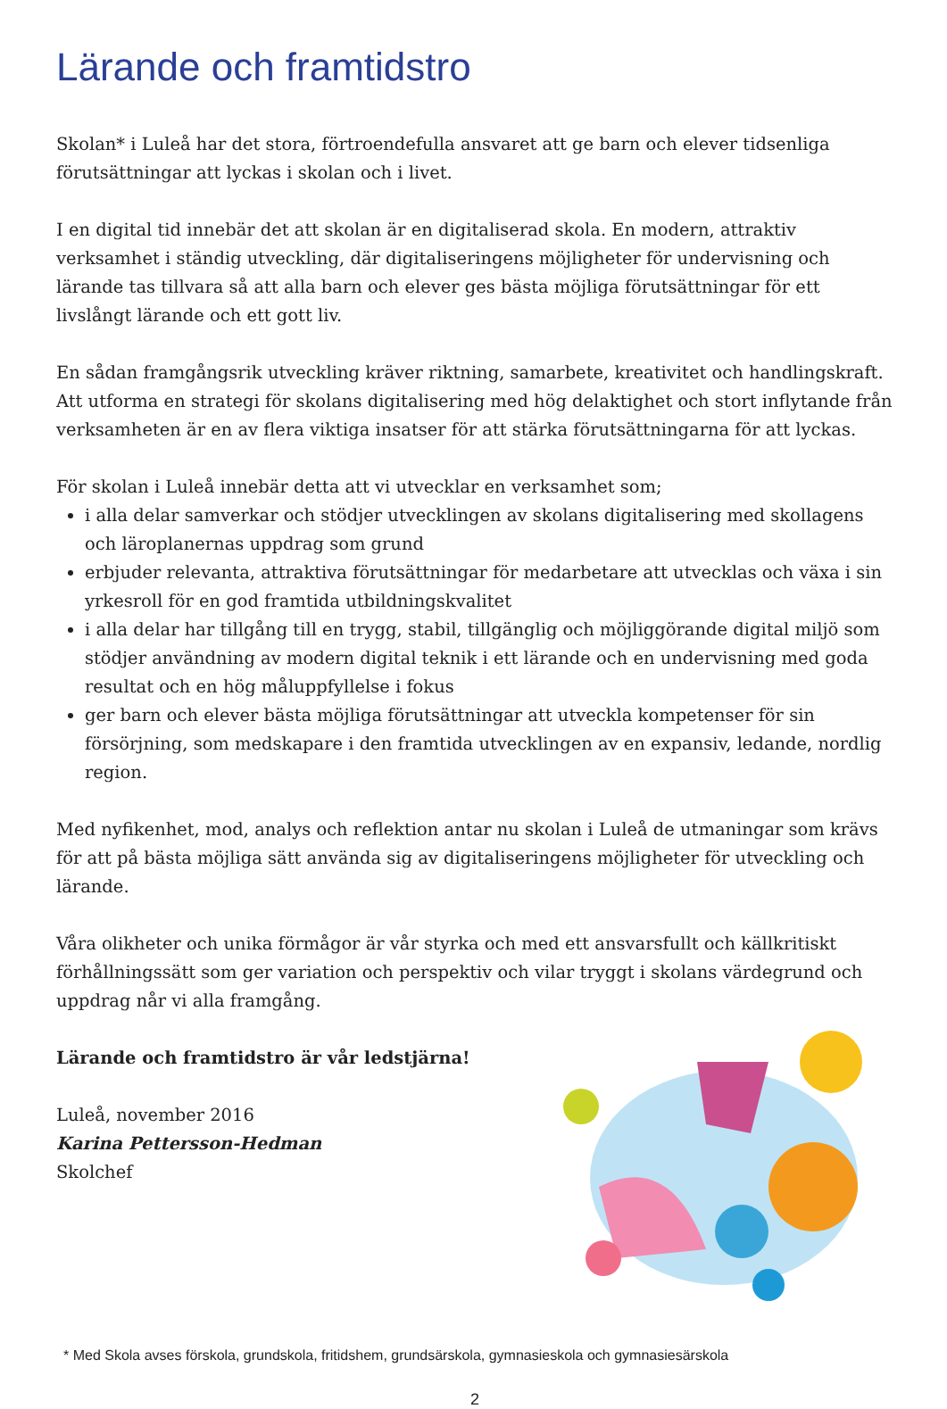Lärande och framtidstro
Skolan* i Luleå har det stora, förtroendefulla ansvaret att ge barn och elever tidsenliga förutsättningar att lyckas i skolan och i livet.
I en digital tid innebär det att skolan är en digitaliserad skola. En modern, attraktiv verksamhet i ständig utveckling, där digitaliseringens möjligheter för undervisning och lärande tas tillvara så att alla barn och elever ges bästa möjliga förutsättningar för ett livslångt lärande och ett gott liv.
En sådan framgångsrik utveckling kräver riktning, samarbete, kreativitet och handlingskraft. Att utforma en strategi för skolans digitalisering med hög delaktighet och stort inflytande från verksamheten är en av flera viktiga insatser för att stärka förutsättningarna för att lyckas.
För skolan i Luleå innebär detta att vi utvecklar en verksamhet som;
i alla delar samverkar och stödjer utvecklingen av skolans digitalisering med skollagens och läroplanernas uppdrag som grund
erbjuder relevanta, attraktiva förutsättningar för medarbetare att utvecklas och växa i sin yrkesroll för en god framtida utbildningskvalitet
i alla delar har tillgång till en trygg, stabil, tillgänglig och möjliggörande digital miljö som stödjer användning av modern digital teknik i ett lärande och en undervisning med goda resultat och en hög måluppfyllelse i fokus
ger barn och elever bästa möjliga förutsättningar att utveckla kompetenser för sin försörjning, som medskapare i den framtida utvecklingen av en expansiv, ledande, nordlig region.
Med nyfikenhet, mod, analys och reflektion antar nu skolan i Luleå de utmaningar som krävs för att på bästa möjliga sätt använda sig av digitaliseringens möjligheter för utveckling och lärande.
Våra olikheter och unika förmågor är vår styrka och med ett ansvarsfullt och källkritiskt förhållningssätt som ger variation och perspektiv och vilar tryggt i skolans värdegrund och uppdrag når vi alla framgång.
Lärande och framtidstro är vår ledstjärna!
Luleå, november 2016
Karina Pettersson-Hedman
Skolchef
* Med Skola avses förskola, grundskola, fritidshem, grundsärskola, gymnasieskola och gymnasiesärskola
2